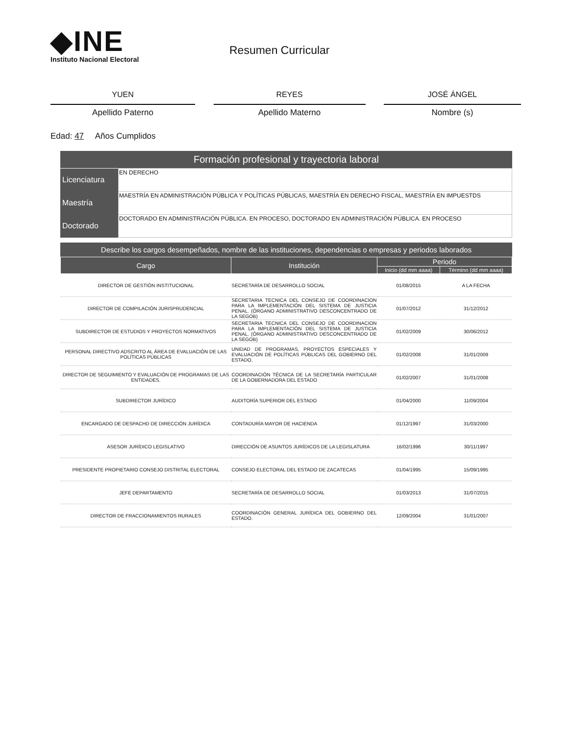◆INE
Instituto Nacional Electoral
Resumen Curricular
YUEN
Apellido Paterno
REYES
Apellido Materno
JOSÉ ÁNGEL
Nombre (s)
Edad: 47 Años Cumplidos
Formación profesional y trayectoria laboral
| Licenciatura | EN DERECHO |
| Maestría | MAESTRÍA EN ADMINISTRACIÓN PÚBLICA Y POLÍTICAS PÚBLICAS, MAESTRÍA EN DERECHO FISCAL, MAESTRÍA EN IMPUESTDS |
| Doctorado | DOCTORADO EN ADMINISTRACIÓN PÚBLICA. EN PROCESO, DOCTORADO EN ADMINISTRACIÓN PÚBLICA. EN PROCESO |
Describe los cargos desempeñados, nombre de las instituciones, dependencias o empresas y periodos laborados
| Cargo | Institución | Periodo | |
| --- | --- | --- | --- |
| | | Inicio (dd mm aaaa) | Término (dd mm aaaa) |
| DIRECTOR DE GESTIÓN INSTITUCIONAL | SECRETARÍA DE DESARROLLO SOCIAL | 01/08/2015 | A LA FECHA |
| DIRECTOR DE COMPILACIÓN JURISPRUDENCIAL | SECRETARIA TECNICA DEL CONSEJO DE COORDINACION PARA LA IMPLEMENTACIÓN DEL SISTEMA DE JUSTICIA PENAL. (ÓRGANO ADMINISTRATIVO DESCONCENTRADO DE LA SEGOB) | 01/07/2012 | 31/12/2012 |
| SUBDIRECTOR DE ESTUDIOS Y PROYECTOS NORMATIVOS | SECRETARIA TECNICA DEL CONSEJO DE COORDINACION PARA LA IMPLEMENTACIÓN DEL SISTEMA DE JUSTICIA PENAL. (ÓRGANO ADMINISTRATIVO DESCONCENTRADO DE LA SEGOB) | 01/02/2009 | 30/06/2012 |
| PERSONAL DIRECTIVO ADSCRITO AL ÁREA DE EVALUACIÓN DE LAS POLÍTICAS PÚBLICAS | UNIDAD DE PROGRAMAS, PROYECTOS ESPECIALES Y EVALUACIÓN DE POLÍTICAS PÚBLICAS DEL GOBIERNO DEL ESTADO. | 01/02/2008 | 31/01/2009 |
| DIRECTOR DE SEGUIMIENTO Y EVALUACIÓN DE PROGRAMAS DE LAS ENTIDADES. | COORDINACIÓN TÉCNICA DE LA SECRETARÍA PARTICULAR DE LA GOBERNADORA DEL ESTADO | 01/02/2007 | 31/01/2008 |
| SUBDIRECTOR JURÍDICO | AUDITORÍA SUPERIOR DEL ESTADO | 01/04/2000 | 11/09/2004 |
| ENCARGADO DE DESPACHD DE DIRECCIÓN JURÍDICA | CONTADURÍA MAYOR DE HACIENDA | 01/12/1997 | 31/03/2000 |
| ASESOR JURÍDICO LEGISLATIVO | DIRECCIÓN DE ASUNTOS JURÍDICOS DE LA LEGISLATURA | 16/02/1996 | 30/11/1997 |
| PRESIDENTE PROPIETARIO CONSEJO DISTRITAL ELECTORAL | CONSEJO ELECTORAL DEL ESTADO DE ZACATECAS | 01/04/1995 | 15/09/1995 |
| JEFE DEPARTAMENTO | SECRETARÍA DE DESARROLLO SOCIAL | 01/03/2013 | 31/07/2015 |
| DIRECTOR DE FRACCIONAMIENTOS RURALES | COORDINACIÓN GENERAL JURÍDICA DEL GOBIERNO DEL ESTADO. | 12/09/2004 | 31/01/2007 |